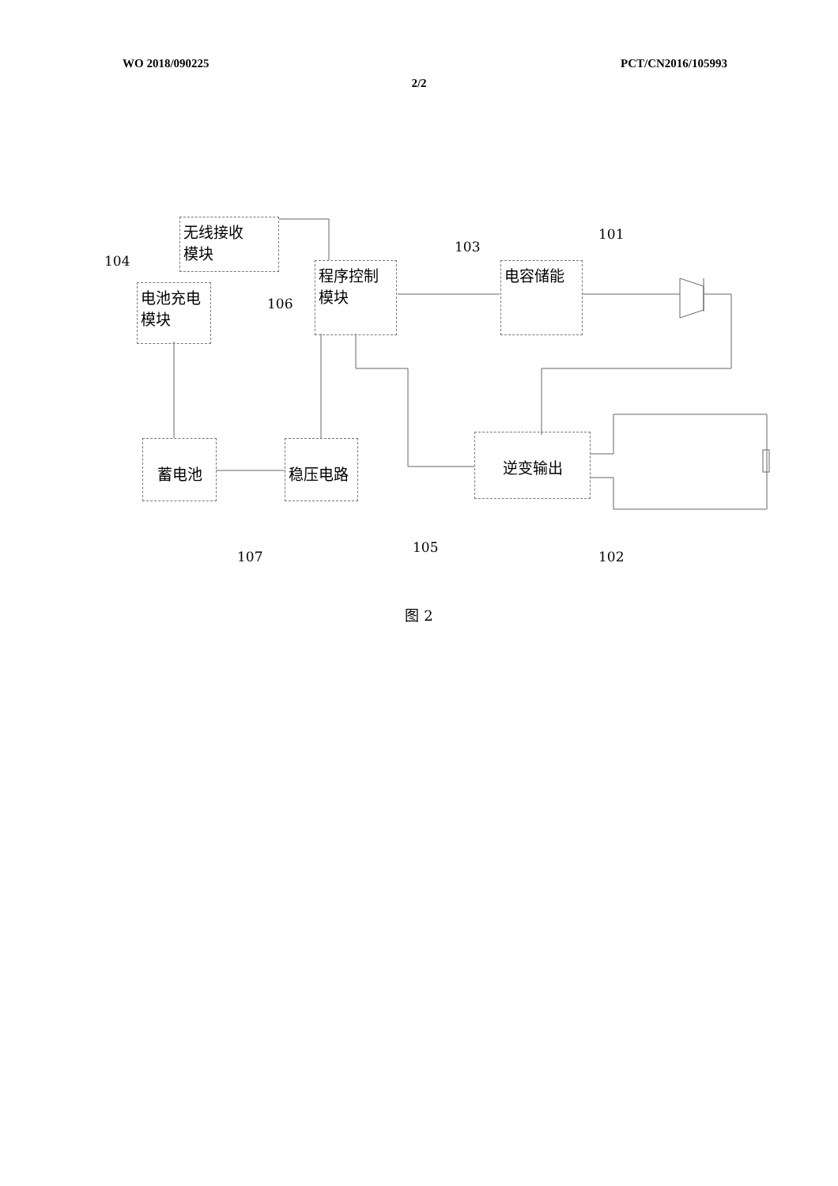WO 2018/090225 PCT/CN2016/105993
2/2
无线接收
模块
程序控制
模块
电容储能
电池充电
模块
蓄电池 稳压电路 逆变输出
101
103
104
106
105
107 102
图 2